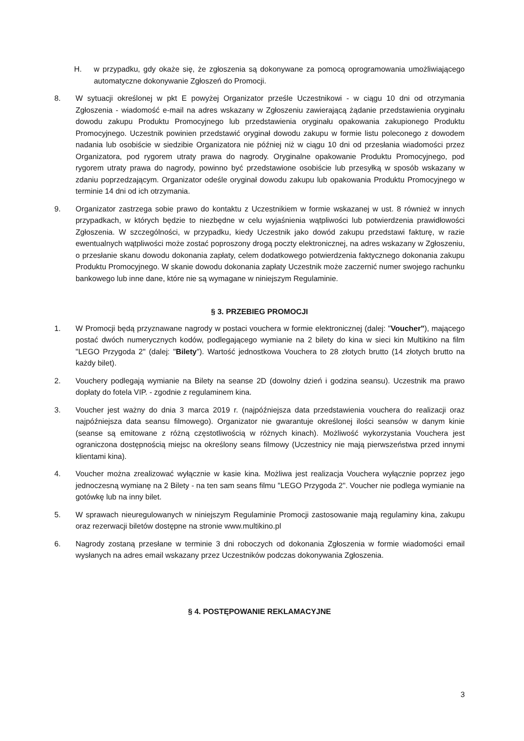H. w przypadku, gdy okaże się, że zgłoszenia są dokonywane za pomocą oprogramowania umożliwiającego automatyczne dokonywanie Zgłoszeń do Promocji.
8. W sytuacji określonej w pkt E powyżej Organizator prześle Uczestnikowi - w ciągu 10 dni od otrzymania Zgłoszenia - wiadomość e-mail na adres wskazany w Zgłoszeniu zawierającą żądanie przedstawienia oryginału dowodu zakupu Produktu Promocyjnego lub przedstawienia oryginału opakowania zakupionego Produktu Promocyjnego. Uczestnik powinien przedstawić oryginał dowodu zakupu w formie listu poleconego z dowodem nadania lub osobiście w siedzibie Organizatora nie później niż w ciągu 10 dni od przesłania wiadomości przez Organizatora, pod rygorem utraty prawa do nagrody. Oryginalne opakowanie Produktu Promocyjnego, pod rygorem utraty prawa do nagrody, powinno być przedstawione osobiście lub przesyłką w sposób wskazany w zdaniu poprzedzającym. Organizator odeśle oryginał dowodu zakupu lub opakowania Produktu Promocyjnego w terminie 14 dni od ich otrzymania.
9. Organizator zastrzega sobie prawo do kontaktu z Uczestnikiem w formie wskazanej w ust. 8 również w innych przypadkach, w których będzie to niezbędne w celu wyjaśnienia wątpliwości lub potwierdzenia prawidłowości Zgłoszenia. W szczególności, w przypadku, kiedy Uczestnik jako dowód zakupu przedstawi fakturę, w razie ewentualnych wątpliwości może zostać poproszony drogą poczty elektronicznej, na adres wskazany w Zgłoszeniu, o przesłanie skanu dowodu dokonania zapłaty, celem dodatkowego potwierdzenia faktycznego dokonania zakupu Produktu Promocyjnego. W skanie dowodu dokonania zapłaty Uczestnik może zaczernić numer swojego rachunku bankowego lub inne dane, które nie są wymagane w niniejszym Regulaminie.
§ 3. PRZEBIEG PROMOCJI
1. W Promocji będą przyznawane nagrody w postaci vouchera w formie elektronicznej (dalej: "Voucher"), mającego postać dwóch numerycznych kodów, podlegającego wymianie na 2 bilety do kina w sieci kin Multikino na film "LEGO Przygoda 2" (dalej: "Bilety"). Wartość jednostkowa Vouchera to 28 złotych brutto (14 złotych brutto na każdy bilet).
2. Vouchery podlegają wymianie na Bilety na seanse 2D (dowolny dzień i godzina seansu). Uczestnik ma prawo dopłaty do fotela VIP. - zgodnie z regulaminem kina.
3. Voucher jest ważny do dnia 3 marca 2019 r. (najpóźniejsza data przedstawienia vouchera do realizacji oraz najpóźniejsza data seansu filmowego). Organizator nie gwarantuje określonej ilości seansów w danym kinie (seanse są emitowane z różną częstotliwością w różnych kinach). Możliwość wykorzystania Vouchera jest ograniczona dostępnością miejsc na określony seans filmowy (Uczestnicy nie mają pierwszeństwa przed innymi klientami kina).
4. Voucher można zrealizować wyłącznie w kasie kina. Możliwa jest realizacja Vouchera wyłącznie poprzez jego jednoczesną wymianę na 2 Bilety - na ten sam seans filmu "LEGO Przygoda 2". Voucher nie podlega wymianie na gotówkę lub na inny bilet.
5. W sprawach nieuregulowanych w niniejszym Regulaminie Promocji zastosowanie mają regulaminy kina, zakupu oraz rezerwacji biletów dostępne na stronie www.multikino.pl
6. Nagrody zostaną przesłane w terminie 3 dni roboczych od dokonania Zgłoszenia w formie wiadomości email wysłanych na adres email wskazany przez Uczestników podczas dokonywania Zgłoszenia.
§ 4. POSTĘPOWANIE REKLAMACYJNE
3